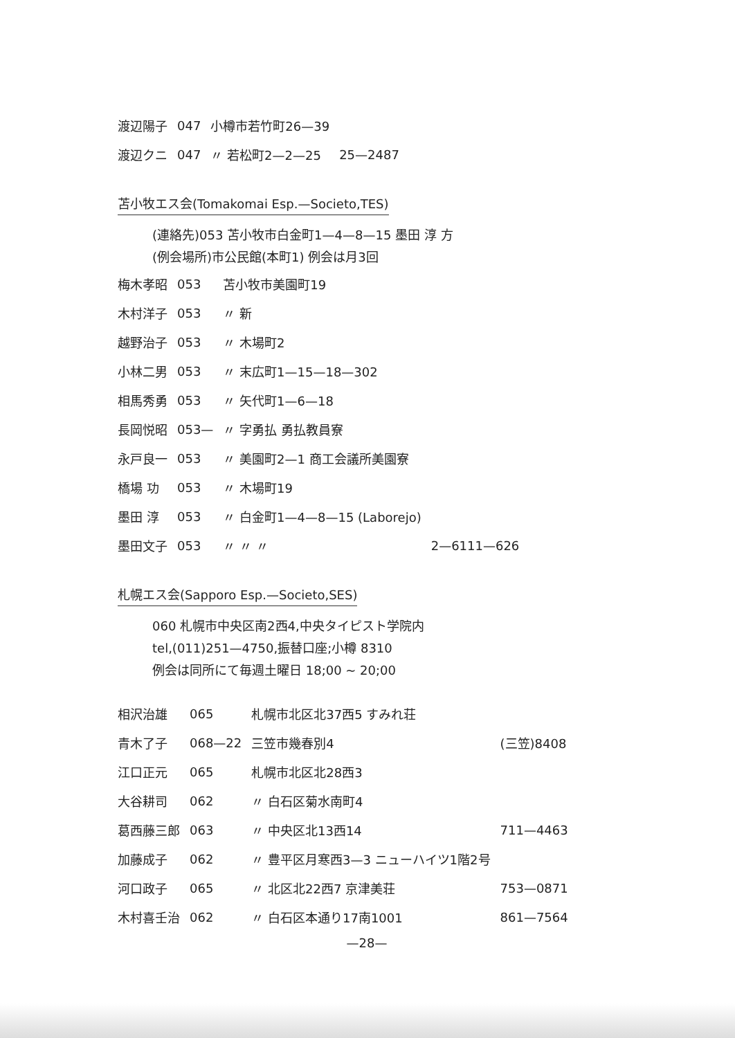| 渡辺陽子 | 047 | 小樽市若竹町26—39 | |
| 渡辺クニ | 047 | 〃 若松町2—2—25 | 25—2487 |
苫小牧エス会(Tomakomai Esp.—Societo,TES)
(連絡先)053 苫小牧市白金町1—4—8—15 墨田 淳 方
(例会場所)市公民館(本町1) 例会は月3回
| 梅木孝昭 | 053 | 苫小牧市美園町19 | |
| 木村洋子 | 053 | 〃 新 | |
| 越野治子 | 053 | 〃 木場町2 | |
| 小林二男 | 053 | 〃 末広町1—15—18—302 | |
| 相馬秀勇 | 053 | 〃 矢代町1—6—18 | |
| 長岡悦昭 | 053— | 〃 字勇払 勇払教員寮 | |
| 永戸良一 | 053 | 〃 美園町2—1 商工会議所美園寮 | |
| 橋場 功 | 053 | 〃 木場町19 | |
| 墨田 淳 | 053 | 〃 白金町1—4—8—15 (Laborejo) | |
| 墨田文子 | 053 | 〃 〃 〃 | 2—6111—626 |
札幌エス会(Sapporo Esp.—Societo,SES)
060 札幌市中央区南2西4,中央タイピスト学院内
tel,(011)251—4750,振替口座;小樽 8310
例会は同所にて毎週土曜日 18;00 ~ 20;00
| 相沢治雄 | 065 | 札幌市北区北37西5 すみれ荘 | |
| 青木了子 | 068—22 | 三笠市幾春別4 | (三笠)8408 |
| 江口正元 | 065 | 札幌市北区北28西3 | |
| 大谷耕司 | 062 | 〃 白石区菊水南町4 | |
| 葛西藤三郎 | 063 | 〃 中央区北13西14 | 711—4463 |
| 加藤成子 | 062 | 〃 豊平区月寒西3—3 ニューハイツ1階2号 | |
| 河口政子 | 065 | 〃 北区北22西7 京津美荘 | 753—0871 |
| 木村喜壬治 | 062 | 〃 白石区本通り17南1001 | 861—7564 |
—28—